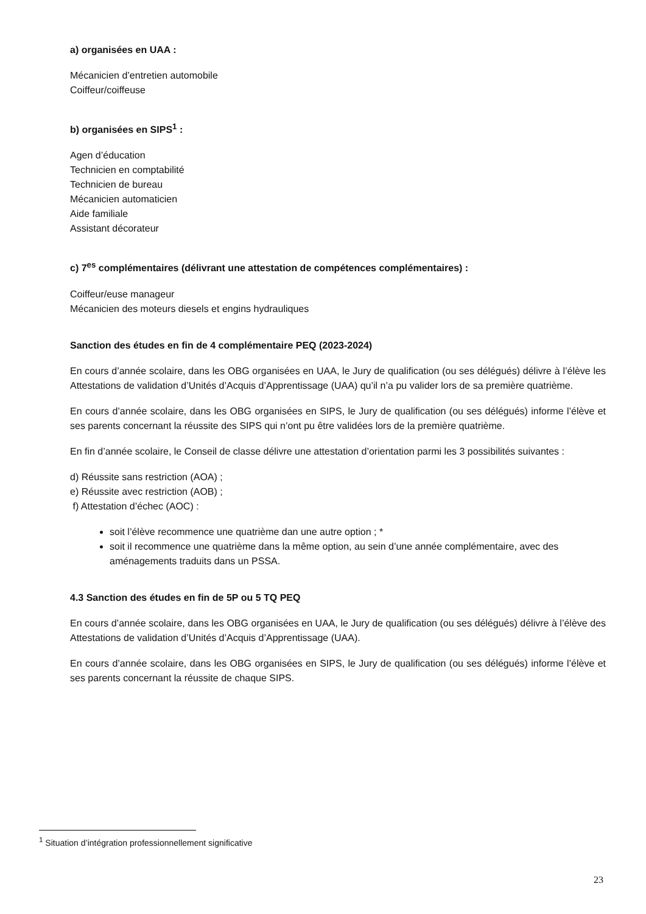a) organisées en UAA :
Mécanicien d’entretien automobile
Coiffeur/coiffeuse
b) organisées en SIPS<sup>1</sup> :
Agen d’éducation
Technicien en comptabilité
Technicien de bureau
Mécanicien automaticien
Aide familiale
Assistant décorateur
c) 7<sup>es</sup> complémentaires (délivrant une attestation de compétences complémentaires) :
Coiffeur/euse manageur
Mécanicien des moteurs diesels et engins hydrauliques
Sanction des études en fin de 4 complémentaire PEQ (2023-2024)
En cours d’année scolaire, dans les OBG organisées en UAA, le Jury de qualification (ou ses délégués) délivre à l’élève les Attestations de validation d’Unités d’Acquis d’Apprentissage (UAA) qu’il n’a pu valider lors de sa première quatrième.
En cours d’année scolaire, dans les OBG organisées en SIPS, le Jury de qualification (ou ses délégués) informe l’élève et ses parents concernant la réussite des SIPS qui n’ont pu être validées lors de la première quatrième.
En fin d’année scolaire, le Conseil de classe délivre une attestation d’orientation parmi les 3 possibilités suivantes :
d) Réussite sans restriction (AOA) ;
e) Réussite avec restriction (AOB) ;
f) Attestation d’échec (AOC) :
soit l’élève recommence une quatrième dan une autre option ; *
soit il recommence une quatrième dans la même option, au sein d’une année complémentaire, avec des aménagements traduits dans un PSSA.
4.3 Sanction des études en fin de 5P ou 5 TQ PEQ
En cours d’année scolaire, dans les OBG organisées en UAA, le Jury de qualification (ou ses délégués) délivre à l’élève des Attestations de validation d’Unités d’Acquis d’Apprentissage (UAA).
En cours d’année scolaire, dans les OBG organisées en SIPS, le Jury de qualification (ou ses délégués) informe l’élève et ses parents concernant la réussite de chaque SIPS.
<sup>1</sup> Situation d’intégration professionnellement significative
23